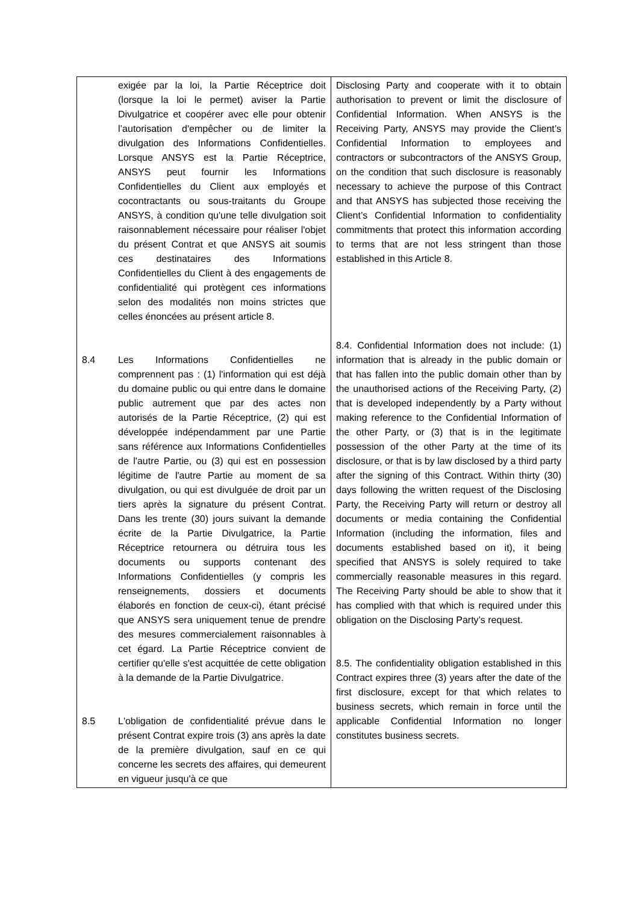| exigée par la loi, la Partie Réceptrice doit (lorsque la loi le permet) aviser la Partie Divulgatrice et coopérer avec elle pour obtenir l’autorisation d'empêcher ou de limiter la divulgation des Informations Confidentielles. Lorsque ANSYS est la Partie Réceptrice, ANSYS peut fournir les Informations Confidentielles du Client aux employés et cocontractants ou sous-traitants du Groupe ANSYS, à condition qu'une telle divulgation soit raisonnablement nécessaire pour réaliser l'objet du présent Contrat et que ANSYS ait soumis ces destinataires des Informations Confidentielles du Client à des engagements de confidentialité qui protègent ces informations selon des modalités non moins strictes que celles énoncées au présent article 8. 8.4 Les Informations Confidentielles ne comprennent pas : (1) l'information qui est déjà du domaine public ou qui entre dans le domaine public autrement que par des actes non autorisés de la Partie Réceptrice, (2) qui est développée indépendamment par une Partie sans référence aux Informations Confidentielles de l'autre Partie, ou (3) qui est en possession légitime de l'autre Partie au moment de sa divulgation, ou qui est divulguée de droit par un tiers après la signature du présent Contrat. Dans les trente (30) jours suivant la demande écrite de la Partie Divulgatrice, la Partie Réceptrice retournera ou détruira tous les documents ou supports contenant des Informations Confidentielles (y compris les renseignements, dossiers et documents élaborés en fonction de ceux-ci), étant précisé que ANSYS sera uniquement tenue de prendre des mesures commercialement raisonnables à cet égard. La Partie Réceptrice convient de certifier qu'elle s'est acquittée de cette obligation à la demande de la Partie Divulgatrice. 8.5 L'obligation de confidentialité prévue dans le présent Contrat expire trois (3) ans après la date de la première divulgation, sauf en ce qui concerne les secrets des affaires, qui demeurent en vigueur jusqu'à ce que | Disclosing Party and cooperate with it to obtain authorisation to prevent or limit the disclosure of Confidential Information. When ANSYS is the Receiving Party, ANSYS may provide the Client’s Confidential Information to employees and contractors or subcontractors of the ANSYS Group, on the condition that such disclosure is reasonably necessary to achieve the purpose of this Contract and that ANSYS has subjected those receiving the Client’s Confidential Information to confidentiality commitments that protect this information according to terms that are not less stringent than those established in this Article 8. 8.4. Confidential Information does not include: (1) information that is already in the public domain or that has fallen into the public domain other than by the unauthorised actions of the Receiving Party, (2) that is developed independently by a Party without making reference to the Confidential Information of the other Party, or (3) that is in the legitimate possession of the other Party at the time of its disclosure, or that is by law disclosed by a third party after the signing of this Contract. Within thirty (30) days following the written request of the Disclosing Party, the Receiving Party will return or destroy all documents or media containing the Confidential Information (including the information, files and documents established based on it), it being specified that ANSYS is solely required to take commercially reasonable measures in this regard. The Receiving Party should be able to show that it has complied with that which is required under this obligation on the Disclosing Party’s request. 8.5. The confidentiality obligation established in this Contract expires three (3) years after the date of the first disclosure, except for that which relates to business secrets, which remain in force until the applicable Confidential Information no longer constitutes business secrets. |